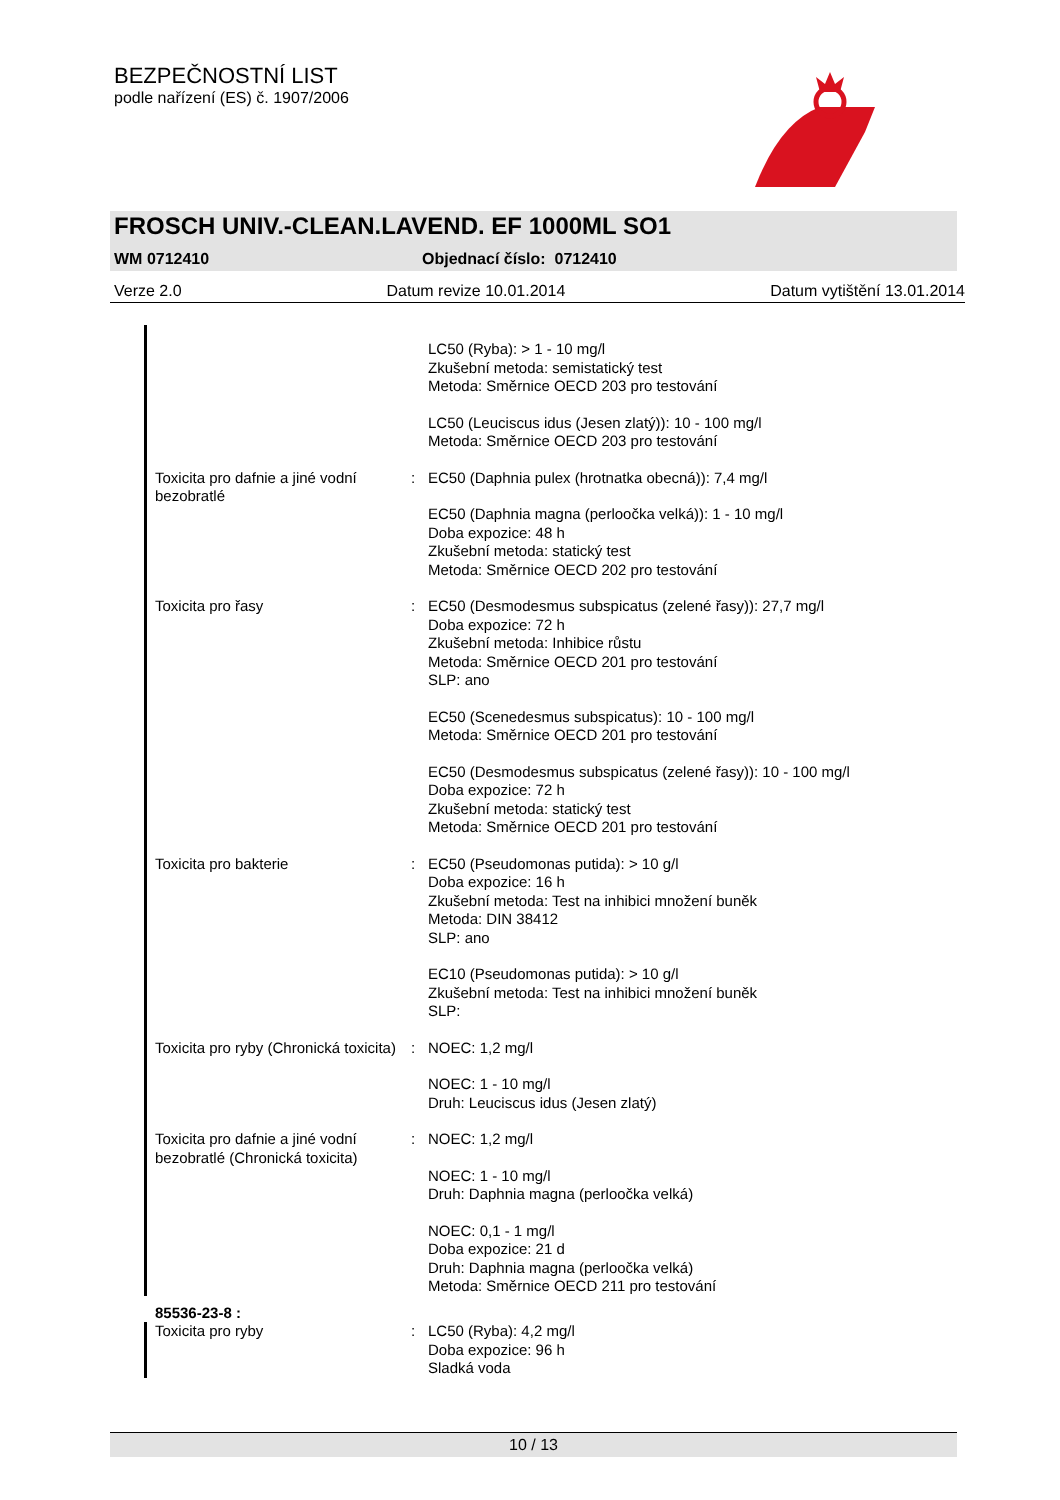BEZPEČNOSTNÍ LIST
podle nařízení (ES) č. 1907/2006
FROSCH UNIV.-CLEAN.LAVEND. EF 1000ML SO1
WM 0712410 Objednací číslo: 0712410
Verze 2.0 Datum revize 10.01.2014 Datum vytištění 13.01.2014
LC50 (Ryba): > 1 - 10 mg/l
Zkušební metoda: semistatický test
Metoda: Směrnice OECD 203 pro testování
LC50 (Leuciscus idus (Jesen zlatý)): 10 - 100 mg/l
Metoda: Směrnice OECD 203 pro testování
Toxicita pro dafnie a jiné vodní bezobratlé
: EC50 (Daphnia pulex (hrotnatka obecná)): 7,4 mg/l
EC50 (Daphnia magna (perloočka velká)): 1 - 10 mg/l
Doba expozice: 48 h
Zkušební metoda: statický test
Metoda: Směrnice OECD 202 pro testování
Toxicita pro řasy : EC50 (Desmodesmus subspicatus (zelené řasy)): 27,7 mg/l
Doba expozice: 72 h
Zkušební metoda: Inhibice růstu
Metoda: Směrnice OECD 201 pro testování
SLP: ano
EC50 (Scenedesmus subspicatus): 10 - 100 mg/l
Metoda: Směrnice OECD 201 pro testování
EC50 (Desmodesmus subspicatus (zelené řasy)): 10 - 100 mg/l
Doba expozice: 72 h
Zkušební metoda: statický test
Metoda: Směrnice OECD 201 pro testování
Toxicita pro bakterie : EC50 (Pseudomonas putida): > 10 g/l
Doba expozice: 16 h
Zkušební metoda: Test na inhibici množení buněk
Metoda: DIN 38412
SLP: ano
EC10 (Pseudomonas putida): > 10 g/l
Zkušební metoda: Test na inhibici množení buněk
SLP:
Toxicita pro ryby (Chronická toxicita)
: NOEC: 1,2 mg/l
NOEC: 1 - 10 mg/l
Druh: Leuciscus idus (Jesen zlatý)
Toxicita pro dafnie a jiné vodní bezobratlé (Chronická toxicita)
: NOEC: 1,2 mg/l
NOEC: 1 - 10 mg/l
Druh: Daphnia magna (perloočka velká)
NOEC: 0,1 - 1 mg/l
Doba expozice: 21 d
Druh: Daphnia magna (perloočka velká)
Metoda: Směrnice OECD 211 pro testování
85536-23-8 :
Toxicita pro ryby : LC50 (Ryba): 4,2 mg/l
Doba expozice: 96 h
Sladká voda
10 / 13